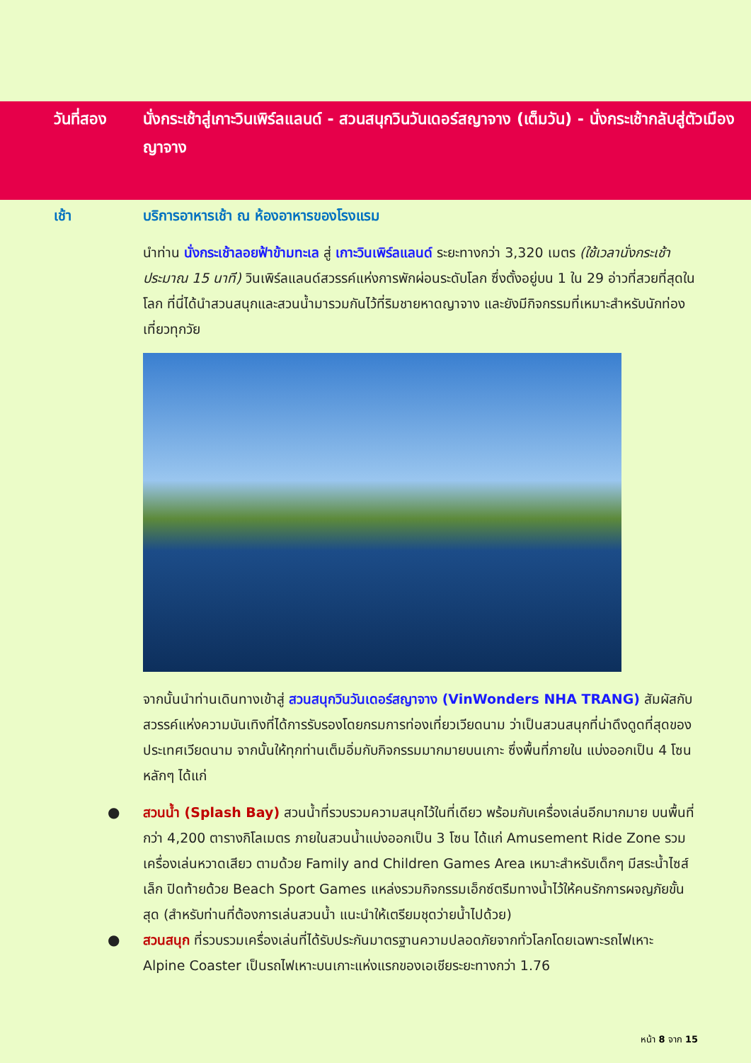วันที่สอง นั่งกระเช้าสู่เกาะวินเพิร์ลแลนด์ - สวนสนุกวินวันเดอร์สญาจาง (เต็มวัน) - นั่งกระเช้ากลับสู่ตัวเมืองญาจาง
เช้า บริการอาหารเช้า ณ ห้องอาหารของโรงแรม
นำท่าน นั่งกระเช้าลอยฟ้าข้ามทะเล สู่ เกาะวินเพิร์ลแลนด์ ระยะทางกว่า 3,320 เมตร (ใช้เวลานั่งกระเช้าประมาณ 15 นาที) วินเพิร์ลแลนด์สวรรค์แห่งการพักผ่อนระดับโลก ซึ่งตั้งอยู่บน 1 ใน 29 อ่าวที่สวยที่สุดในโลก ที่นี่ได้นำสวนสนุกและสวนน้ำมารวมกันไว้ที่ริมชายหาดญาจาง และยังมีกิจกรรมที่เหมาะสำหรับนักท่องเที่ยวทุกวัย
จากนั้นนำท่านเดินทางเข้าสู่ สวนสนุกวินวันเดอร์สญาจาง (VinWonders NHA TRANG) สัมผัสกับสวรรค์แห่งความบันเทิงที่ได้การรับรองโดยกรมการท่องเที่ยวเวียดนาม ว่าเป็นสวนสนุกที่น่าดึงดูดที่สุดของประเทศเวียดนาม จากนั้นให้ทุกท่านเต็มอิ่มกับกิจกรรมมากมายบนเกาะ ซึ่งพื้นที่ภายใน แบ่งออกเป็น 4 โซนหลักๆ ได้แก่
● สวนน้ำ (Splash Bay) สวนน้ำที่รวบรวมความสนุกไว้ในที่เดียว พร้อมกับเครื่องเล่นอีกมากมาย บนพื้นที่กว่า 4,200 ตารางกิโลเมตร ภายในสวนน้ำแบ่งออกเป็น 3 โซน ได้แก่ Amusement Ride Zone รวมเครื่องเล่นหวาดเสียว ตามด้วย Family and Children Games Area เหมาะสำหรับเด็กๆ มีสระน้ำไซส์เล็ก ปิดท้ายด้วย Beach Sport Games แหล่งรวมกิจกรรมเอ็กซ์ตรีมทางน้ำไว้ให้คนรักการผจญภัยขั้นสุด (สำหรับท่านที่ต้องการเล่นสวนน้ำ แนะนำให้เตรียมชุดว่ายน้ำไปด้วย)
● สวนสนุก ที่รวบรวมเครื่องเล่นที่ได้รับประกันมาตรฐานความปลอดภัยจากทั่วโลกโดยเฉพาะรถไฟเหาะ Alpine Coaster เป็นรถไฟเหาะบนเกาะแห่งแรกของเอเชียระยะทางกว่า 1.76
หน้า 8 จาก 15